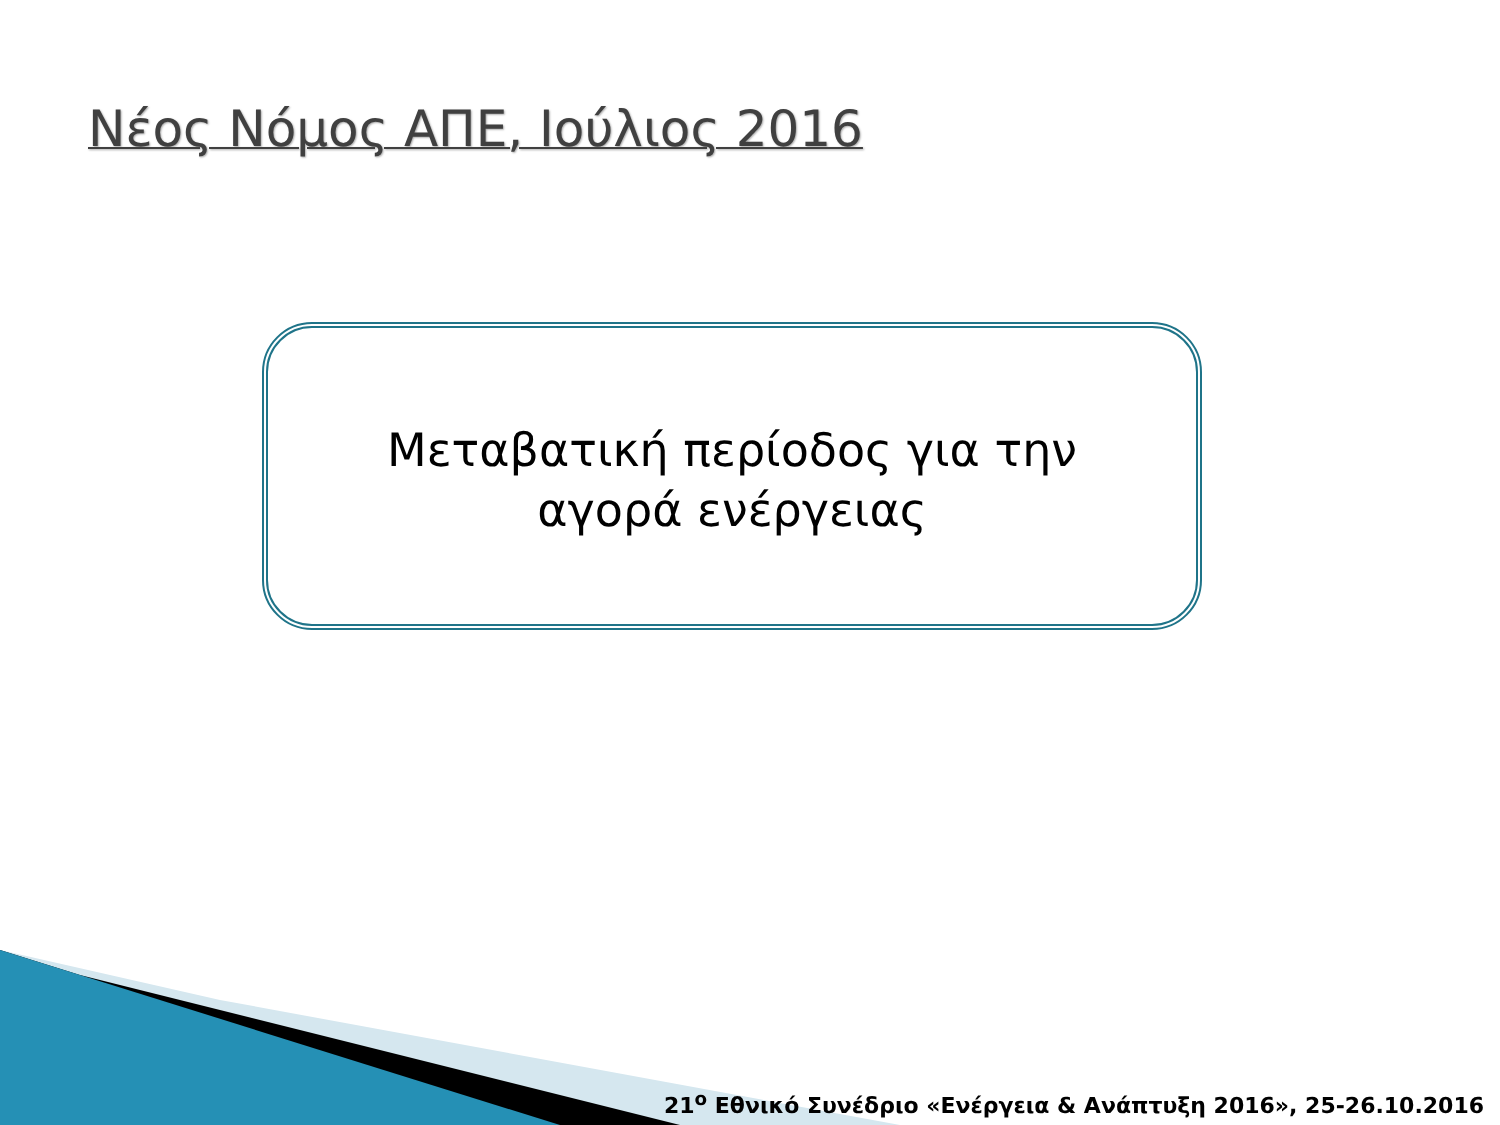Νέος Νόμος ΑΠΕ, Ιούλιος 2016
Μεταβατική περίοδος για την αγορά ενέργειας
21<sup>ο</sup> Εθνικό Συνέδριο «Ενέργεια & Ανάπτυξη 2016», 25-26.10.2016